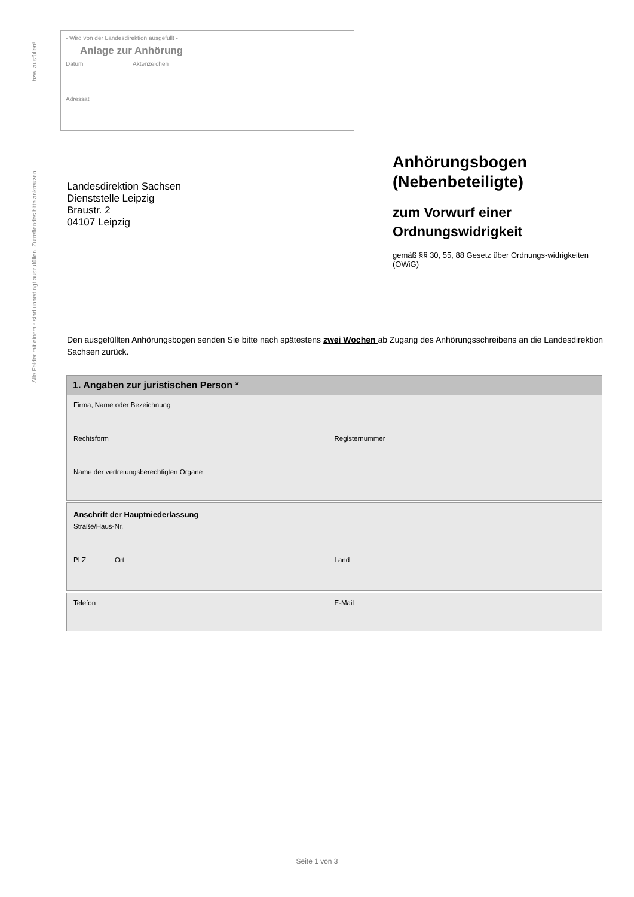Alle Felder mit einem * sind unbedingt auszufüllen. Zutreffendes bitte ankreuzen bzw. ausfüllen!
- Wird von der Landesdirektion ausgefüllt -
Anlage zur Anhörung
Datum Aktenzeichen
Adressat
Landesdirektion Sachsen
Dienststelle Leipzig
Braustr. 2
04107 Leipzig
Anhörungsbogen (Nebenbeteiligte)
zum Vorwurf einer Ordnungswidrigkeit
gemäß §§ 30, 55, 88 Gesetz über Ordnungs-widrigkeiten (OWiG)
Den ausgefüllten Anhörungsbogen senden Sie bitte nach spätestens zwei Wochen ab Zugang des Anhörungsschreibens an die Landesdirektion Sachsen zurück.
1. Angaben zur juristischen Person *
Firma, Name oder Bezeichnung
Rechtsform Registernummer
Name der vertretungsberechtigten Organe
Anschrift der Hauptniederlassung
Straße/Haus-Nr.
PLZ Ort Land
Telefon E-Mail
Seite 1 von 3